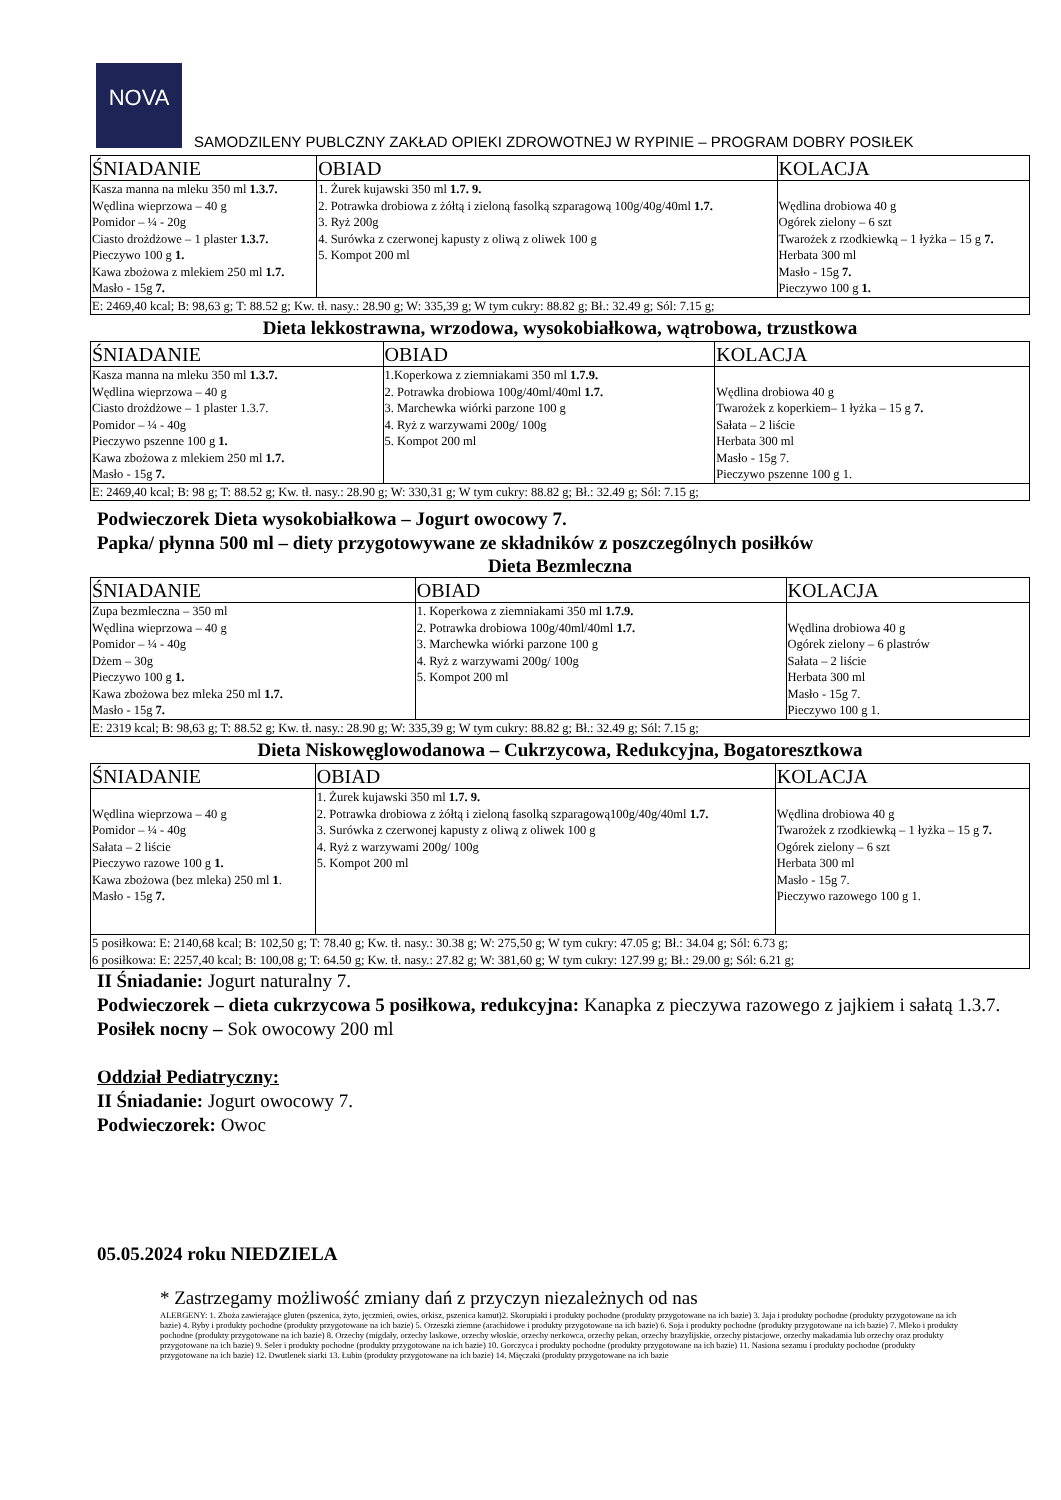NOVA
SAMODZILENY PUBLCZNY ZAKŁAD OPIEKI ZDROWOTNEJ W RYPINIE – PROGRAM DOBRY POSIŁEK
| ŚNIADANIE | OBIAD | KOLACJA |
| --- | --- | --- |
| Kasza manna na mleku 350 ml 1.3.7. Wędlina wieprzowa – 40 g Pomidor – ¼ - 20g Ciasto drożdżowe – 1 plaster 1.3.7. Pieczywo 100 g 1. Kawa zbożowa z mlekiem 250 ml 1.7. Masło - 15g 7. | 1. Żurek kujawski 350 ml 1.7. 9. 2. Potrawka drobiowa z żółtą i zieloną fasolką szparagową 100g/40g/40ml 1.7. 3. Ryż 200g 4. Surówka z czerwonej kapusty z oliwą z oliwek 100 g 5. Kompot 200 ml | Wędlina drobiowa 40 g Ogórek zielony – 6 szt Twarożek z rzodkiewką – 1 łyżka – 15 g 7. Herbata 300 ml Masło - 15g 7. Pieczywo 100 g 1. |
| E: 2469,40 kcal; B: 98,63 g; T: 88.52 g; Kw. tł. nasy.: 28.90 g; W: 335,39 g; W tym cukry: 88.82 g; Bł.: 32.49 g; Sól: 7.15 g; | | |
Dieta lekkostrawna, wrzodowa, wysokobiałkowa, wątrobowa, trzustkowa
| ŚNIADANIE | OBIAD | KOLACJA |
| --- | --- | --- |
| Kasza manna na mleku 350 ml 1.3.7. Wędlina wieprzowa – 40 g Ciasto drożdżowe – 1 plaster 1.3.7. Pomidor – ¼ - 40g Pieczywo pszenne 100 g 1. Kawa zbożowa z mlekiem 250 ml 1.7. Masło - 15g 7. | 1.Koperkowa z ziemniakami 350 ml 1.7.9. 2. Potrawka drobiowa 100g/40ml/40ml 1.7. 3. Marchewka wiórki parzone 100 g 4. Ryż z warzywami 200g/ 100g 5. Kompot 200 ml | Wędlina drobiowa 40 g Twarożek z koperkiem– 1 łyżka – 15 g 7. Sałata – 2 liście Herbata 300 ml Masło - 15g 7. Pieczywo pszenne 100 g 1. |
| E: 2469,40 kcal; B: 98 g; T: 88.52 g; Kw. tł. nasy.: 28.90 g; W: 330,31 g; W tym cukry: 88.82 g; Bł.: 32.49 g; Sól: 7.15 g; | | |
Podwieczorek Dieta wysokobiałkowa – Jogurt owocowy 7.
Papka/ płynna 500 ml – diety przygotowywane ze składników z poszczególnych posiłków
Dieta Bezmleczna
| ŚNIADANIE | OBIAD | KOLACJA |
| --- | --- | --- |
| Zupa bezmleczna – 350 ml Wędlina wieprzowa – 40 g Pomidor – ¼ - 40g Dżem – 30g Pieczywo 100 g 1. Kawa zbożowa bez mleka 250 ml 1.7. Masło - 15g 7. | 1. Koperkowa z ziemniakami 350 ml 1.7.9. 2. Potrawka drobiowa 100g/40ml/40ml 1.7. 3. Marchewka wiórki parzone 100 g 4. Ryż z warzywami 200g/ 100g 5. Kompot 200 ml | Wędlina drobiowa 40 g Ogórek zielony – 6 plastrów Sałata – 2 liście Herbata 300 ml Masło - 15g 7. Pieczywo 100 g 1. |
| E: 2319 kcal; B: 98,63 g; T: 88.52 g; Kw. tł. nasy.: 28.90 g; W: 335,39 g; W tym cukry: 88.82 g; Bł.: 32.49 g; Sól: 7.15 g; | | |
Dieta Niskowęglowodanowa – Cukrzycowa, Redukcyjna, Bogatoresztkowa
| ŚNIADANIE | OBIAD | KOLACJA |
| --- | --- | --- |
| Wędlina wieprzowa – 40 g Pomidor – ¼ - 40g Sałata – 2 liście Pieczywo razowe 100 g 1. Kawa zbożowa (bez mleka) 250 ml 1 . Masło - 15g 7. | 1. Żurek kujawski 350 ml 1.7. 9. 2. Potrawka drobiowa z żółtą i zieloną fasolką szparagową100g/40g/40ml 1.7. 3. Surówka z czerwonej kapusty z oliwą z oliwek 100 g 4. Ryż z warzywami 200g/ 100g 5. Kompot 200 ml | Wędlina drobiowa 40 g Twarożek z rzodkiewką – 1 łyżka – 15 g 7. Ogórek zielony – 6 szt Herbata 300 ml Masło - 15g 7. Pieczywo razowego 100 g 1. |
| 5 posiłkowa: E: 2140,68 kcal; B: 102,50 g; T: 78.40 g; Kw. tł. nasy.: 30.38 g; W: 275,50 g; W tym cukry: 47.05 g; Bł.: 34.04 g; Sól: 6.73 g; 6 posiłkowa: E: 2257,40 kcal; B: 100,08 g; T: 64.50 g; Kw. tł. nasy.: 27.82 g; W: 381,60 g; W tym cukry: 127.99 g; Bł.: 29.00 g; Sól: 6.21 g; | | |
II Śniadanie: Jogurt naturalny 7.
Podwieczorek – dieta cukrzycowa 5 posiłkowa, redukcyjna: Kanapka z pieczywa razowego z jajkiem i sałatą 1.3.7.
Posiłek nocny – Sok owocowy 200 ml
Oddział Pediatryczny:
II Śniadanie: Jogurt owocowy 7.
Podwieczorek: Owoc
05.05.2024 roku NIEDZIELA
* Zastrzegamy możliwość zmiany dań z przyczyn niezależnych od nas
ALERGENY: 1. Zboża zawierające gluten (pszenica, żyto, jęczmień, owies, orkisz, pszenica kamut)2. Skorupiaki i produkty pochodne (produkty przygotowane na ich bazie) 3. Jaja i produkty pochodne (produkty przygotowane na ich bazie) 4. Ryby i produkty pochodne (produkty przygotowane na ich bazie) 5. Orzeszki ziemne (arachidowe i produkty przygotowane na ich bazie) 6. Soja i produkty pochodne (produkty przygotowane na ich bazie) 7. Mleko i produkty pochodne (produkty przygotowane na ich bazie) 8. Orzechy (migdały, orzechy laskowe, orzechy włoskie, orzechy nerkowca, orzechy pekan, orzechy brazylijskie, orzechy pistacjowe, orzechy makadamia lub orzechy oraz produkty przygotowane na ich bazie) 9. Seler i produkty pochodne (produkty przygotowane na ich bazie) 10. Gorczyca i produkty pochodne (produkty przygotowane na ich bazie) 11. Nasiona sezamu i produkty pochodne (produkty przygotowane na ich bazie) 12. Dwutlenek siarki 13. Łubin (produkty przygotowane na ich bazie) 14. Mięczaki (produkty przygotowane na ich bazie